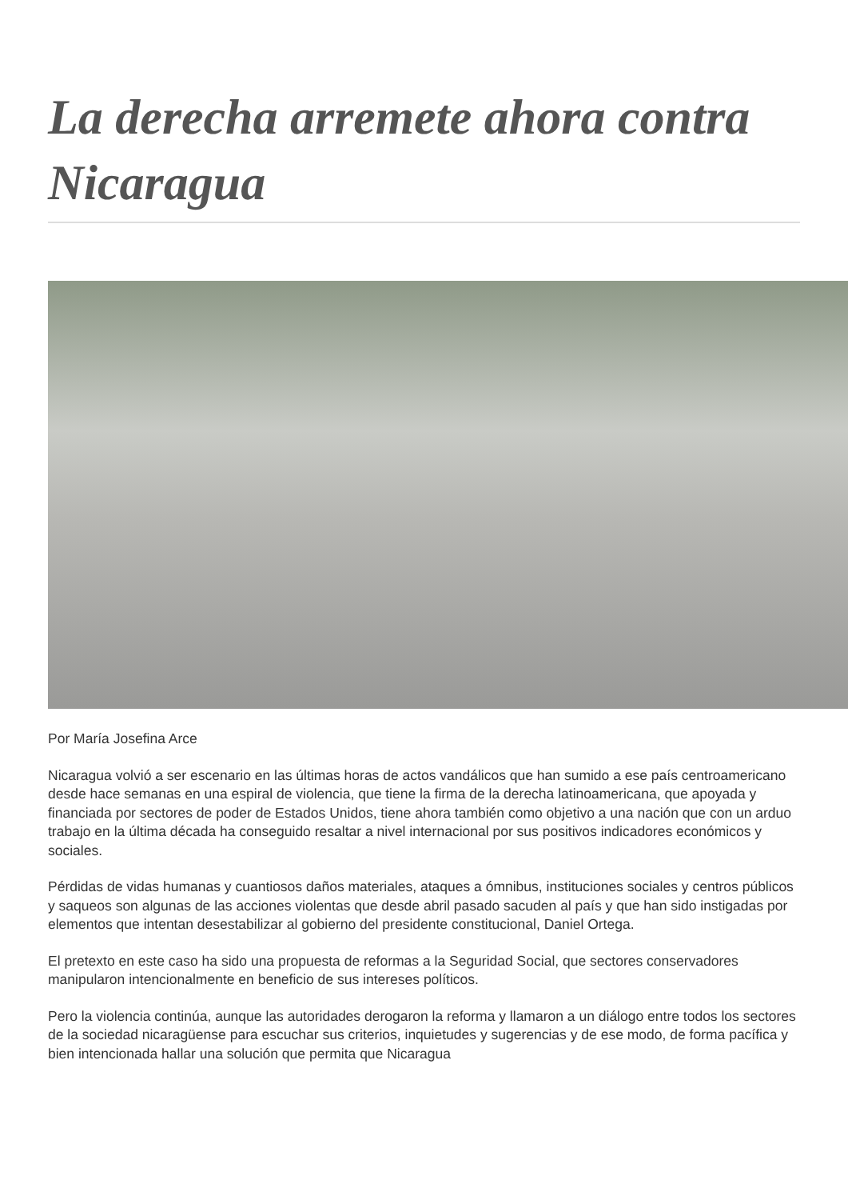La derecha arremete ahora contra Nicaragua
Por María Josefina Arce
Nicaragua volvió a ser escenario en las últimas horas de actos vandálicos que han sumido a ese país centroamericano desde hace semanas en una espiral de violencia, que tiene la firma de la derecha latinoamericana, que apoyada y financiada por sectores de poder de Estados Unidos, tiene ahora también como objetivo a una nación que con un arduo trabajo en la última década ha conseguido resaltar a nivel internacional por sus positivos indicadores económicos y sociales.
Pérdidas de vidas humanas y cuantiosos daños materiales, ataques a ómnibus, instituciones sociales y centros públicos y saqueos son algunas de las acciones violentas que desde abril pasado sacuden al país y que han sido instigadas por elementos que intentan desestabilizar al gobierno del presidente constitucional, Daniel Ortega.
El pretexto en este caso ha sido una propuesta de reformas a la Seguridad Social, que sectores conservadores manipularon intencionalmente en beneficio de sus intereses políticos.
Pero la violencia continúa, aunque las autoridades derogaron la reforma y llamaron a un diálogo entre todos los sectores de la sociedad nicaragüense para escuchar sus criterios, inquietudes y sugerencias y de ese modo, de forma pacífica y bien intencionada hallar una solución que permita que Nicaragua